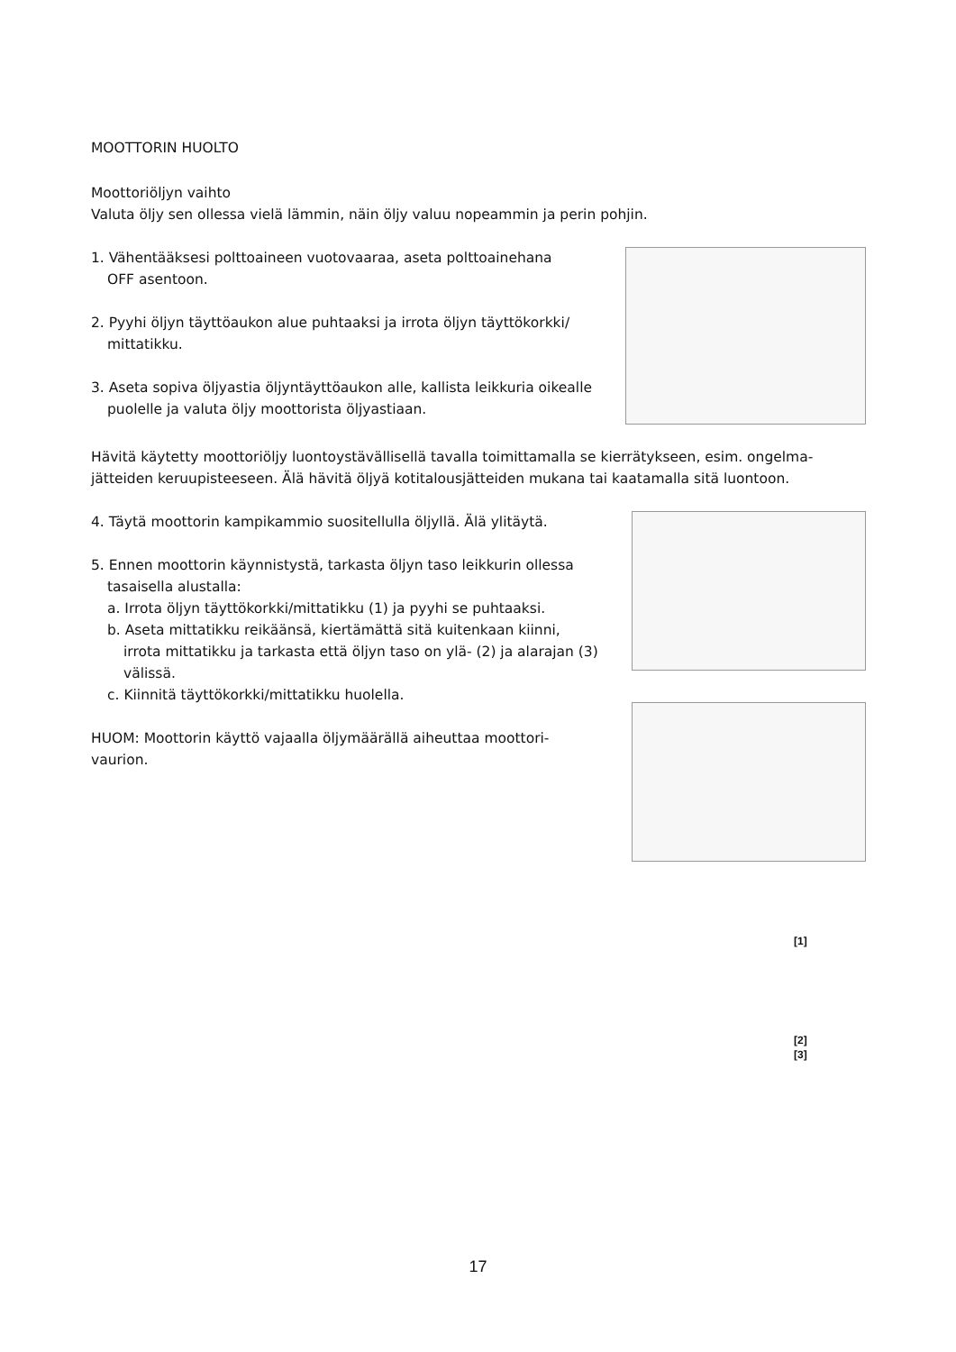MOOTTORIN HUOLTO
Moottoriöljyn vaihto
Valuta öljy sen ollessa vielä lämmin, näin öljy valuu nopeammin ja perin pohjin.
1. Vähentääksesi polttoaineen vuotovaaraa, aseta polttoainehana
OFF asentoon.
2. Pyyhi öljyn täyttöaukon alue puhtaaksi ja irrota öljyn täyttökorkki/
mittatikku.
3. Aseta sopiva öljyastia öljyntäyttöaukon alle, kallista leikkuria oikealle
puolelle ja valuta öljy moottorista öljyastiaan.
Hävitä käytetty moottoriöljy luontoystävällisellä tavalla toimittamalla se kierrätykseen, esim. ongelma-
jätteiden keruupisteeseen. Älä hävitä öljyä kotitalousjätteiden mukana tai kaatamalla sitä luontoon.
4. Täytä moottorin kampikammio suositellulla öljyllä. Älä ylitäytä.
5. Ennen moottorin käynnistystä, tarkasta öljyn taso leikkurin ollessa
tasaisella alustalla:
a. Irrota öljyn täyttökorkki/mittatikku (1) ja pyyhi se puhtaaksi.
b. Aseta mittatikku reikäänsä, kiertämättä sitä kuitenkaan kiinni,
irrota mittatikku ja tarkasta että öljyn taso on ylä- (2) ja alarajan (3)
välissä.
c. Kiinnitä täyttökorkki/mittatikku huolella.
HUOM: Moottorin käyttö vajaalla öljymäärällä aiheuttaa moottori-
vaurion.
[1]
[2]
[3]
17